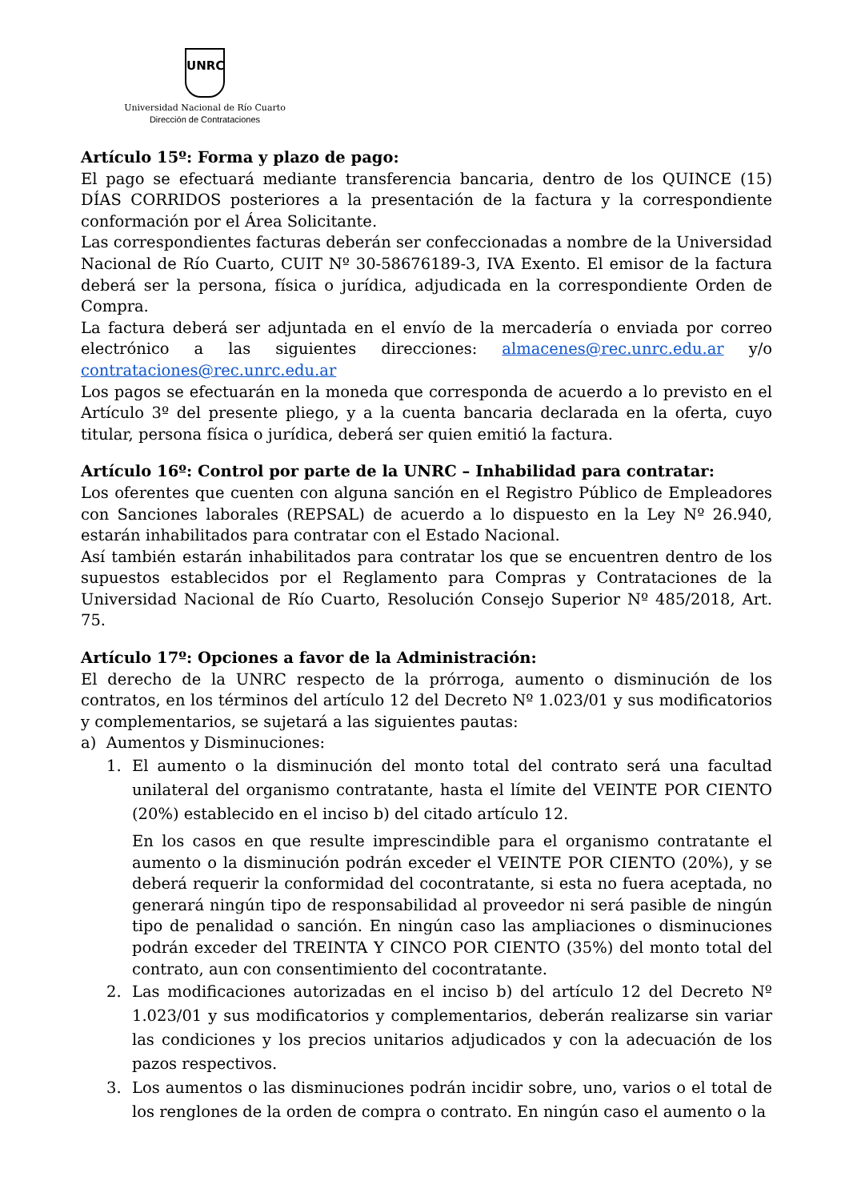UNRC
Universidad Nacional de Río Cuarto
Dirección de Contrataciones
Artículo 15º: Forma y plazo de pago:
El pago se efectuará mediante transferencia bancaria, dentro de los QUINCE (15) DÍAS CORRIDOS posteriores a la presentación de la factura y la correspondiente conformación por el Área Solicitante.
Las correspondientes facturas deberán ser confeccionadas a nombre de la Universidad Nacional de Río Cuarto, CUIT Nº 30-58676189-3, IVA Exento. El emisor de la factura deberá ser la persona, física o jurídica, adjudicada en la correspondiente Orden de Compra.
La factura deberá ser adjuntada en el envío de la mercadería o enviada por correo electrónico a las siguientes direcciones: almacenes@rec.unrc.edu.ar y/o contrataciones@rec.unrc.edu.ar
Los pagos se efectuarán en la moneda que corresponda de acuerdo a lo previsto en el Artículo 3º del presente pliego, y a la cuenta bancaria declarada en la oferta, cuyo titular, persona física o jurídica, deberá ser quien emitió la factura.
Artículo 16º: Control por parte de la UNRC – Inhabilidad para contratar:
Los oferentes que cuenten con alguna sanción en el Registro Público de Empleadores con Sanciones laborales (REPSAL) de acuerdo a lo dispuesto en la Ley Nº 26.940, estarán inhabilitados para contratar con el Estado Nacional.
Así también estarán inhabilitados para contratar los que se encuentren dentro de los supuestos establecidos por el Reglamento para Compras y Contrataciones de la Universidad Nacional de Río Cuarto, Resolución Consejo Superior Nº 485/2018, Art. 75.
Artículo 17º: Opciones a favor de la Administración:
El derecho de la UNRC respecto de la prórroga, aumento o disminución de los contratos, en los términos del artículo 12 del Decreto Nº 1.023/01 y sus modificatorios y complementarios, se sujetará a las siguientes pautas:
a) Aumentos y Disminuciones:
1. El aumento o la disminución del monto total del contrato será una facultad unilateral del organismo contratante, hasta el límite del VEINTE POR CIENTO (20%) establecido en el inciso b) del citado artículo 12.
En los casos en que resulte imprescindible para el organismo contratante el aumento o la disminución podrán exceder el VEINTE POR CIENTO (20%), y se deberá requerir la conformidad del cocontratante, si esta no fuera aceptada, no generará ningún tipo de responsabilidad al proveedor ni será pasible de ningún tipo de penalidad o sanción. En ningún caso las ampliaciones o disminuciones podrán exceder del TREINTA Y CINCO POR CIENTO (35%) del monto total del contrato, aun con consentimiento del cocontratante.
2. Las modificaciones autorizadas en el inciso b) del artículo 12 del Decreto Nº 1.023/01 y sus modificatorios y complementarios, deberán realizarse sin variar las condiciones y los precios unitarios adjudicados y con la adecuación de los pazos respectivos.
3. Los aumentos o las disminuciones podrán incidir sobre, uno, varios o el total de los renglones de la orden de compra o contrato. En ningún caso el aumento o la